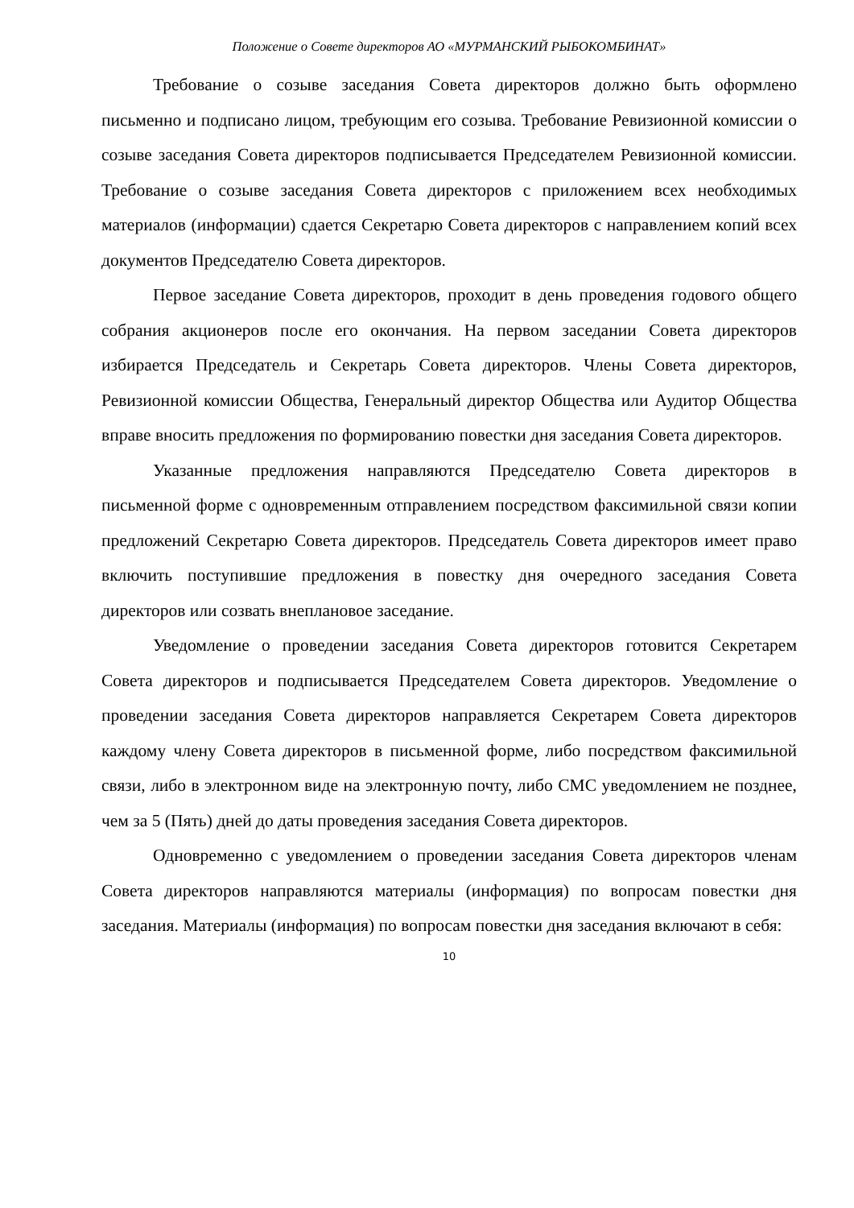Положение о Совете директоров АО «МУРМАНСКИЙ РЫБОКОМБИНАТ»
Требование о созыве заседания Совета директоров должно быть оформлено письменно и подписано лицом, требующим его созыва. Требование Ревизионной комиссии о созыве заседания Совета директоров подписывается Председателем Ревизионной комиссии. Требование о созыве заседания Совета директоров с приложением всех необходимых материалов (информации) сдается Секретарю Совета директоров с направлением копий всех документов Председателю Совета директоров.
Первое заседание Совета директоров, проходит в день проведения годового общего собрания акционеров после его окончания. На первом заседании Совета директоров избирается Председатель и Секретарь Совета директоров. Члены Совета директоров, Ревизионной комиссии Общества, Генеральный директор Общества или Аудитор Общества вправе вносить предложения по формированию повестки дня заседания Совета директоров.
Указанные предложения направляются Председателю Совета директоров в письменной форме с одновременным отправлением посредством факсимильной связи копии предложений Секретарю Совета директоров. Председатель Совета директоров имеет право включить поступившие предложения в повестку дня очередного заседания Совета директоров или созвать внеплановое заседание.
Уведомление о проведении заседания Совета директоров готовится Секретарем Совета директоров и подписывается Председателем Совета директоров. Уведомление о проведении заседания Совета директоров направляется Секретарем Совета директоров каждому члену Совета директоров в письменной форме, либо посредством факсимильной связи, либо в электронном виде на электронную почту, либо СМС уведомлением не позднее, чем за 5 (Пять) дней до даты проведения заседания Совета директоров.
Одновременно с уведомлением о проведении заседания Совета директоров членам Совета директоров направляются материалы (информация) по вопросам повестки дня заседания. Материалы (информация) по вопросам повестки дня заседания включают в себя:
10